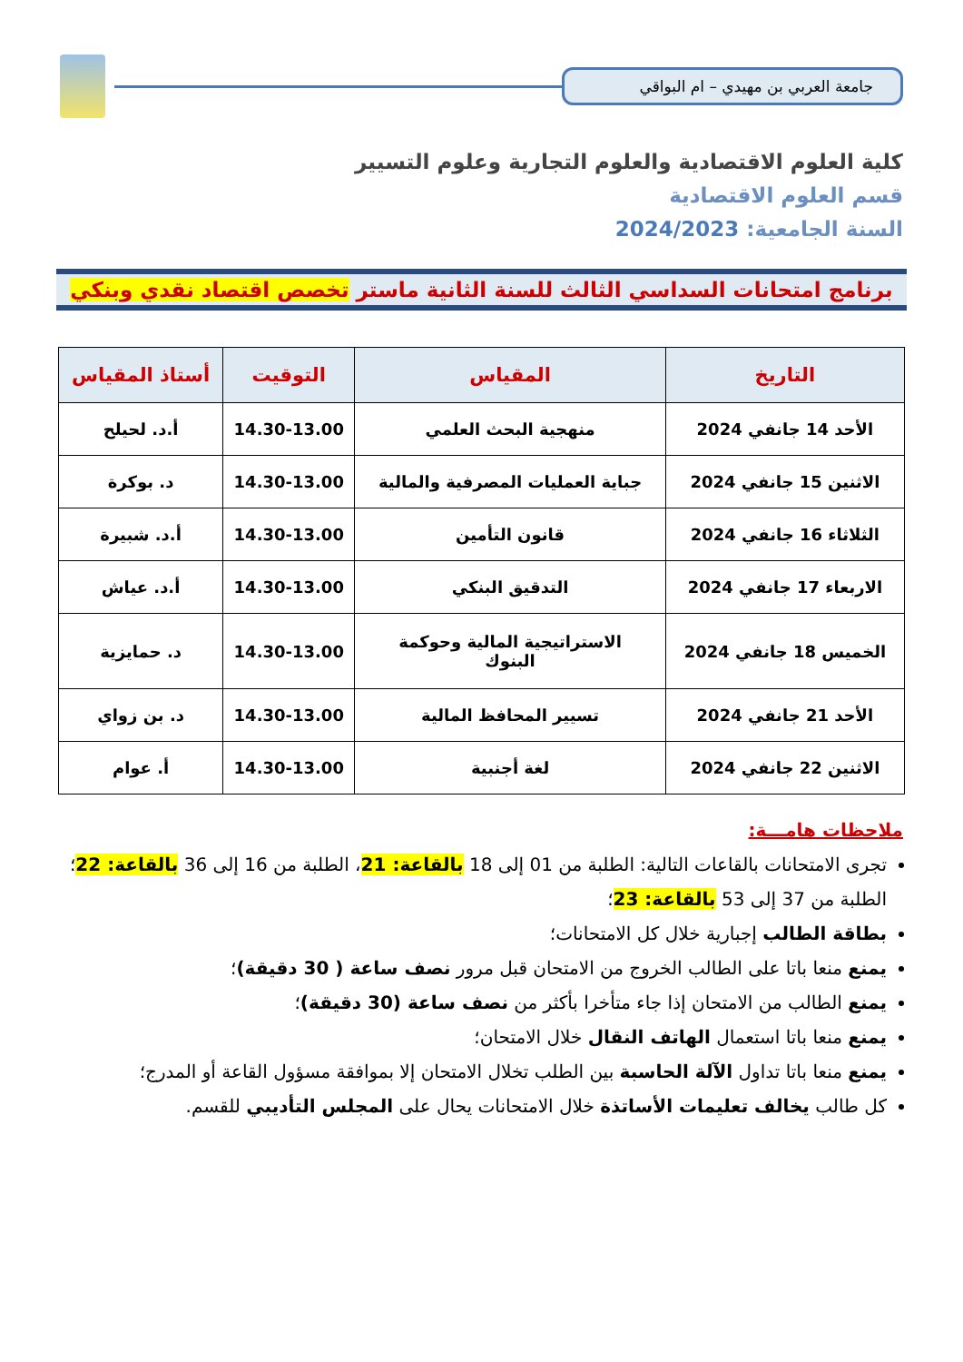جامعة العربي بن مهيدي – ام البواقي
كلية العلوم الاقتصادية والعلوم التجارية وعلوم التسيير
قسم العلوم الاقتصادية
السنة الجامعية: 2024/2023
برنامج امتحانات السداسي الثالث للسنة الثانية ماستر تخصص اقتصاد نقدي وبنكي
| التاريخ | المقياس | التوقيت | أستاذ المقياس |
| --- | --- | --- | --- |
| الأحد 14 جانفي 2024 | منهجية البحث العلمي | 14.30-13.00 | أ.د. لحيلح |
| الاثنين 15 جانفي 2024 | جباية العمليات المصرفية والمالية | 14.30-13.00 | د. بوكرة |
| الثلاثاء 16 جانفي 2024 | قانون التأمين | 14.30-13.00 | أ.د. شبيرة |
| الاربعاء 17 جانفي 2024 | التدقيق البنكي | 14.30-13.00 | أ.د. عياش |
| الخميس 18 جانفي 2024 | الاستراتيجية المالية وحوكمة البنوك | 14.30-13.00 | د. حمايزية |
| الأحد 21 جانفي 2024 | تسيير المحافظ المالية | 14.30-13.00 | د. بن زواي |
| الاثنين 22 جانفي 2024 | لغة أجنبية | 14.30-13.00 | أ. عوام |
ملاحظات هامـــة:
تجرى الامتحانات بالقاعات التالية: الطلبة من 01 إلى 18 بالقاعة: 21، الطلبة من 16 إلى 36 بالقاعة: 22؛ الطلبة من 37 إلى 53 بالقاعة: 23؛
بطاقة الطالب إجبارية خلال كل الامتحانات؛
يمنع منعا باتا على الطالب الخروج من الامتحان قبل مرور نصف ساعة ( 30 دقيقة)؛
يمنع الطالب من الامتحان إذا جاء متأخرا بأكثر من نصف ساعة (30 دقيقة)؛
يمنع منعا باتا استعمال الهاتف النقال خلال الامتحان؛
يمنع منعا باتا تداول الآلة الحاسبة بين الطلب تخلال الامتحان إلا بموافقة مسؤول القاعة أو المدرج؛
كل طالب يخالف تعليمات الأساتذة خلال الامتحانات يحال على المجلس التأديبي للقسم.